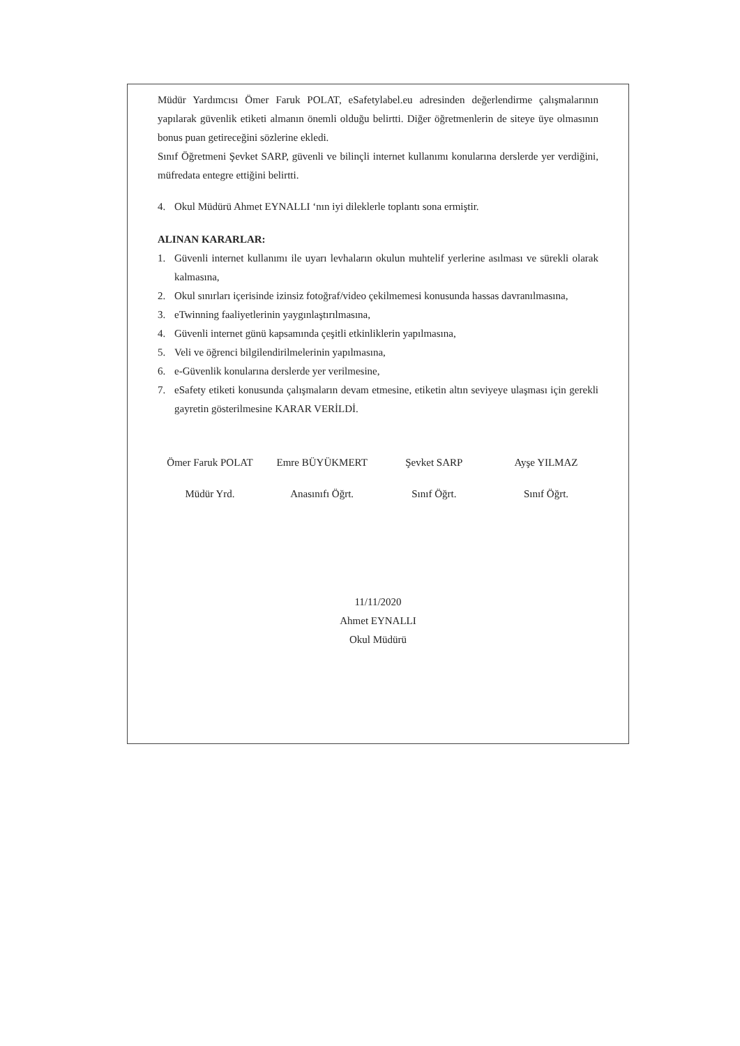Müdür Yardımcısı Ömer Faruk POLAT, eSafetylabel.eu adresinden değerlendirme çalışmalarının yapılarak güvenlik etiketi almanın önemli olduğu belirtti. Diğer öğretmenlerin de siteye üye olmasının bonus puan getireceğini sözlerine ekledi.
Sınıf Öğretmeni Şevket SARP, güvenli ve bilinçli internet kullanımı konularına derslerde yer verdiğini, müfredata entegre ettiğini belirtti.
4. Okul Müdürü Ahmet EYNALLI ‘nın iyi dileklerle toplantı sona ermiştir.
ALINAN KARARLAR:
1. Güvenli internet kullanımı ile uyarı levhaların okulun muhtelif yerlerine asılması ve sürekli olarak kalmasına,
2. Okul sınırları içerisinde izinsiz fotoğraf/video çekilmemesi konusunda hassas davranılmasına,
3. eTwinning faaliyetlerinin yaygınlaştırılmasına,
4. Güvenli internet günü kapsamında çeşitli etkinliklerin yapılmasına,
5. Veli ve öğrenci bilgilendirilmelerinin yapılmasına,
6. e-Güvenlik konularına derslerde yer verilmesine,
7. eSafety etiketi konusunda çalışmaların devam etmesine, etiketin altın seviyeye ulaşması için gerekli gayretin gösterilmesine KARAR VERİLDİ.
Ömer Faruk POLAT
Müdür Yrd.
Emre BÜYÜKMERT
Anasınıfı Öğrt.
Şevket SARP
Sınıf Öğrt.
Ayşe YILMAZ
Sınıf Öğrt.
11/11/2020
Ahmet EYNALLI
Okul Müdürü